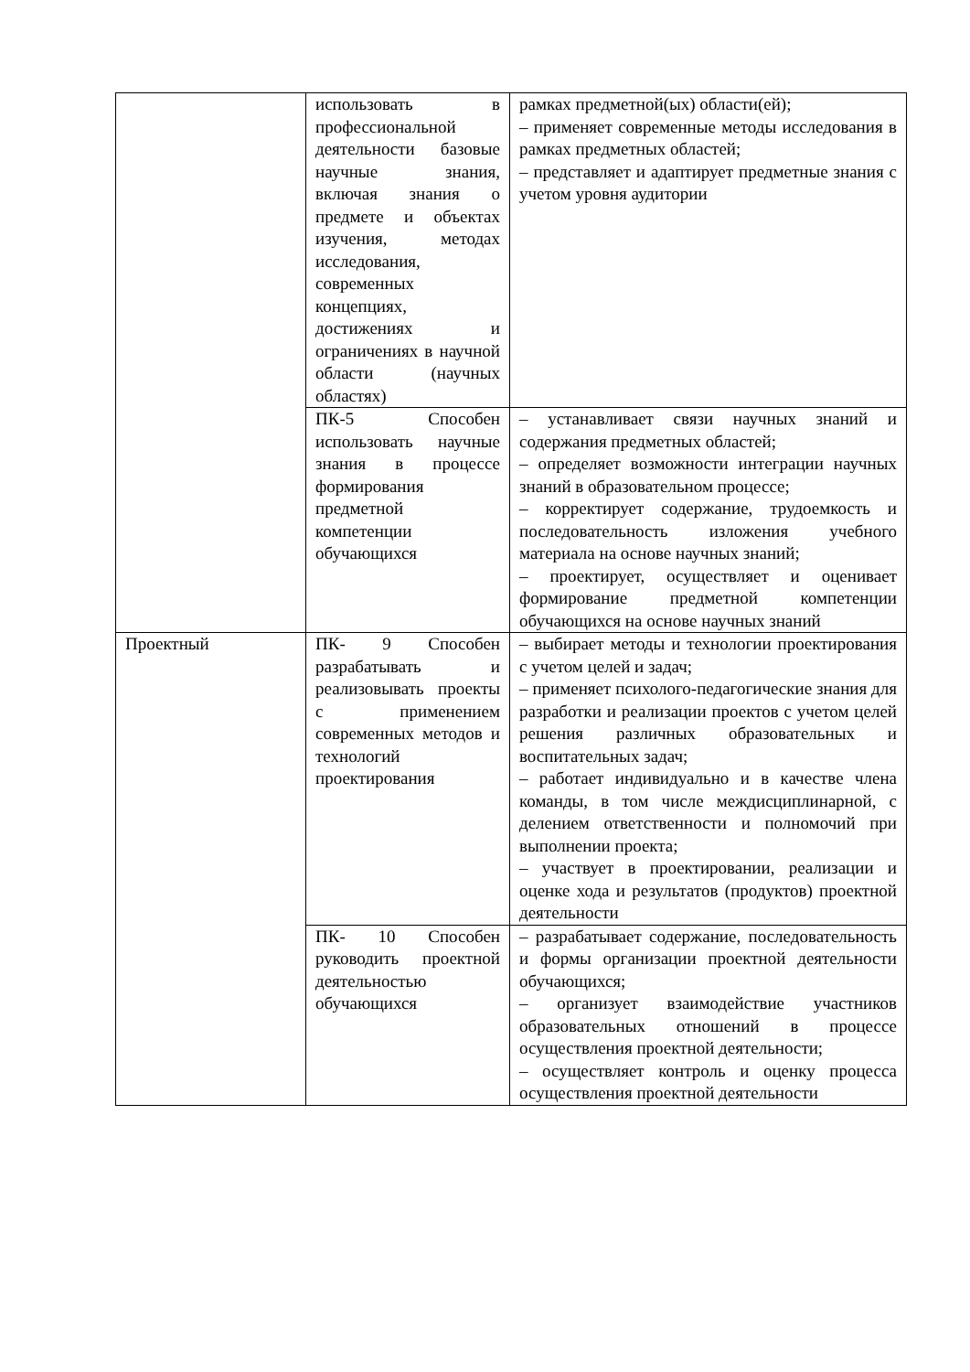| | использовать в профессиональной деятельности базовые научные знания, включая знания о предмете и объектах изучения, методах исследования, современных концепциях, достижениях и ограничениях в научной области (научных областях) | рамках предметной(ых) области(ей); – применяет современные методы исследования в рамках предметных областей; – представляет и адаптирует предметные знания с учетом уровня аудитории |
| | ПК-5 Способен использовать научные знания в процессе формирования предметной компетенции обучающихся | – устанавливает связи научных знаний и содержания предметных областей; – определяет возможности интеграции научных знаний в образовательном процессе; – корректирует содержание, трудоемкость и последовательность изложения учебного материала на основе научных знаний; – проектирует, осуществляет и оценивает формирование предметной компетенции обучающихся на основе научных знаний |
| Проектный | ПК- 9 Способен разрабатывать и реализовывать проекты с применением современных методов и технологий проектирования | – выбирает методы и технологии проектирования с учетом целей и задач; – применяет психолого-педагогические знания для разработки и реализации проектов с учетом целей решения различных образовательных и воспитательных задач; – работает индивидуально и в качестве члена команды, в том числе междисциплинарной, с делением ответственности и полномочий при выполнении проекта; – участвует в проектировании, реализации и оценке хода и результатов (продуктов) проектной деятельности |
| | ПК- 10 Способен руководить проектной деятельностью обучающихся | – разрабатывает содержание, последовательность и формы организации проектной деятельности обучающихся; – организует взаимодействие участников образовательных отношений в процессе осуществления проектной деятельности; – осуществляет контроль и оценку процесса осуществления проектной деятельности |